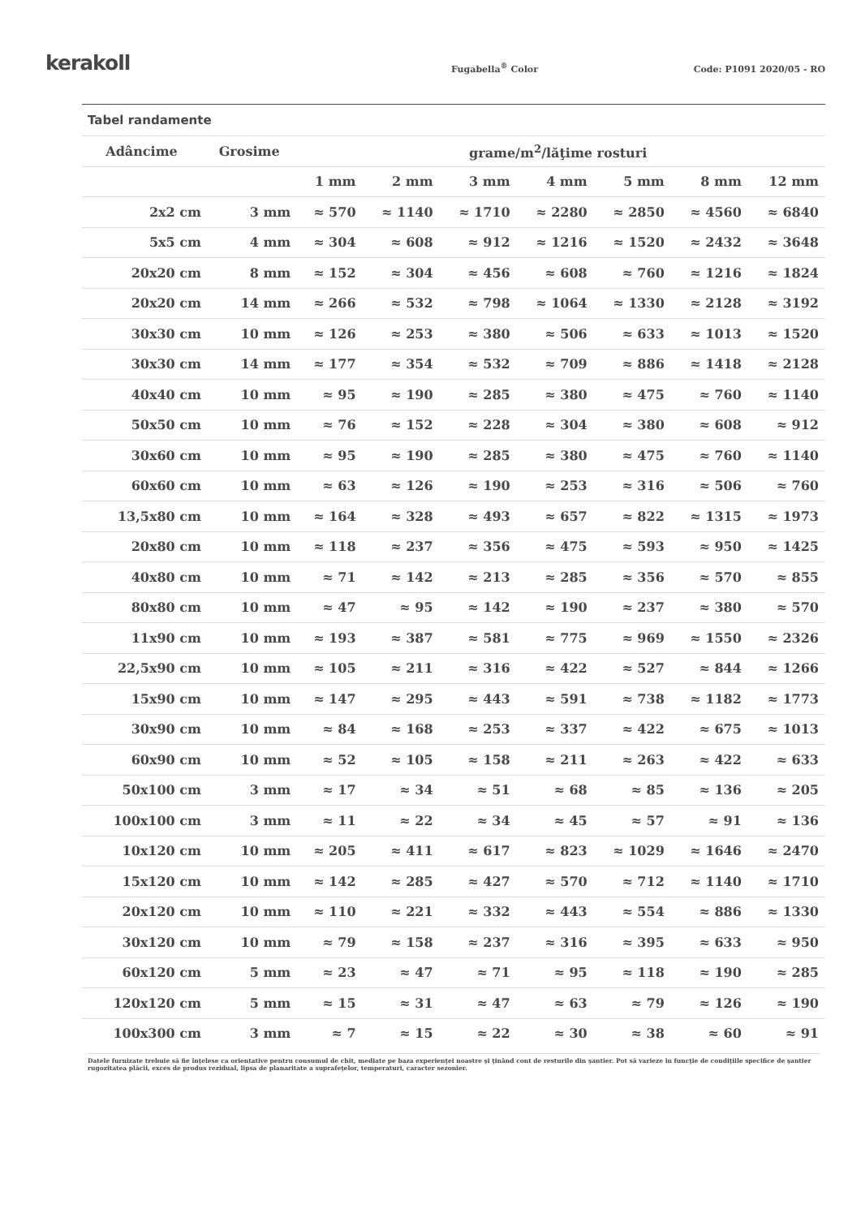kerakoll
Fugabella<sup>®</sup> Color
Code: P1091 2020/05 - RO
Tabel randamente
| Adâncime | Grosime | grame/m<sup>2</sup>/lăţime rosturi | | | | | | |
| --- | --- | --- | --- | --- | --- | --- | --- | --- |
| | | 1 mm | 2 mm | 3 mm | 4 mm | 5 mm | 8 mm | 12 mm |
| 2x2 cm | 3 mm | ≈ 570 | ≈ 1140 | ≈ 1710 | ≈ 2280 | ≈ 2850 | ≈ 4560 | ≈ 6840 |
| 5x5 cm | 4 mm | ≈ 304 | ≈ 608 | ≈ 912 | ≈ 1216 | ≈ 1520 | ≈ 2432 | ≈ 3648 |
| 20x20 cm | 8 mm | ≈ 152 | ≈ 304 | ≈ 456 | ≈ 608 | ≈ 760 | ≈ 1216 | ≈ 1824 |
| 20x20 cm | 14 mm | ≈ 266 | ≈ 532 | ≈ 798 | ≈ 1064 | ≈ 1330 | ≈ 2128 | ≈ 3192 |
| 30x30 cm | 10 mm | ≈ 126 | ≈ 253 | ≈ 380 | ≈ 506 | ≈ 633 | ≈ 1013 | ≈ 1520 |
| 30x30 cm | 14 mm | ≈ 177 | ≈ 354 | ≈ 532 | ≈ 709 | ≈ 886 | ≈ 1418 | ≈ 2128 |
| 40x40 cm | 10 mm | ≈ 95 | ≈ 190 | ≈ 285 | ≈ 380 | ≈ 475 | ≈ 760 | ≈ 1140 |
| 50x50 cm | 10 mm | ≈ 76 | ≈ 152 | ≈ 228 | ≈ 304 | ≈ 380 | ≈ 608 | ≈ 912 |
| 30x60 cm | 10 mm | ≈ 95 | ≈ 190 | ≈ 285 | ≈ 380 | ≈ 475 | ≈ 760 | ≈ 1140 |
| 60x60 cm | 10 mm | ≈ 63 | ≈ 126 | ≈ 190 | ≈ 253 | ≈ 316 | ≈ 506 | ≈ 760 |
| 13,5x80 cm | 10 mm | ≈ 164 | ≈ 328 | ≈ 493 | ≈ 657 | ≈ 822 | ≈ 1315 | ≈ 1973 |
| 20x80 cm | 10 mm | ≈ 118 | ≈ 237 | ≈ 356 | ≈ 475 | ≈ 593 | ≈ 950 | ≈ 1425 |
| 40x80 cm | 10 mm | ≈ 71 | ≈ 142 | ≈ 213 | ≈ 285 | ≈ 356 | ≈ 570 | ≈ 855 |
| 80x80 cm | 10 mm | ≈ 47 | ≈ 95 | ≈ 142 | ≈ 190 | ≈ 237 | ≈ 380 | ≈ 570 |
| 11x90 cm | 10 mm | ≈ 193 | ≈ 387 | ≈ 581 | ≈ 775 | ≈ 969 | ≈ 1550 | ≈ 2326 |
| 22,5x90 cm | 10 mm | ≈ 105 | ≈ 211 | ≈ 316 | ≈ 422 | ≈ 527 | ≈ 844 | ≈ 1266 |
| 15x90 cm | 10 mm | ≈ 147 | ≈ 295 | ≈ 443 | ≈ 591 | ≈ 738 | ≈ 1182 | ≈ 1773 |
| 30x90 cm | 10 mm | ≈ 84 | ≈ 168 | ≈ 253 | ≈ 337 | ≈ 422 | ≈ 675 | ≈ 1013 |
| 60x90 cm | 10 mm | ≈ 52 | ≈ 105 | ≈ 158 | ≈ 211 | ≈ 263 | ≈ 422 | ≈ 633 |
| 50x100 cm | 3 mm | ≈ 17 | ≈ 34 | ≈ 51 | ≈ 68 | ≈ 85 | ≈ 136 | ≈ 205 |
| 100x100 cm | 3 mm | ≈ 11 | ≈ 22 | ≈ 34 | ≈ 45 | ≈ 57 | ≈ 91 | ≈ 136 |
| 10x120 cm | 10 mm | ≈ 205 | ≈ 411 | ≈ 617 | ≈ 823 | ≈ 1029 | ≈ 1646 | ≈ 2470 |
| 15x120 cm | 10 mm | ≈ 142 | ≈ 285 | ≈ 427 | ≈ 570 | ≈ 712 | ≈ 1140 | ≈ 1710 |
| 20x120 cm | 10 mm | ≈ 110 | ≈ 221 | ≈ 332 | ≈ 443 | ≈ 554 | ≈ 886 | ≈ 1330 |
| 30x120 cm | 10 mm | ≈ 79 | ≈ 158 | ≈ 237 | ≈ 316 | ≈ 395 | ≈ 633 | ≈ 950 |
| 60x120 cm | 5 mm | ≈ 23 | ≈ 47 | ≈ 71 | ≈ 95 | ≈ 118 | ≈ 190 | ≈ 285 |
| 120x120 cm | 5 mm | ≈ 15 | ≈ 31 | ≈ 47 | ≈ 63 | ≈ 79 | ≈ 126 | ≈ 190 |
| 100x300 cm | 3 mm | ≈ 7 | ≈ 15 | ≈ 22 | ≈ 30 | ≈ 38 | ≈ 60 | ≈ 91 |
Datele furnizate trebuie să fie înţelese ca orientative pentru consumul de chit, mediate pe baza experienţei noastre şi ţinând cont de resturile din şantier. Pot să varieze în funcţie de condiţiile specifice de şantier rugozitatea plăcii, exces de produs rezidual, lipsa de planaritate a suprafeţelor, temperaturi, caracter sezonier.